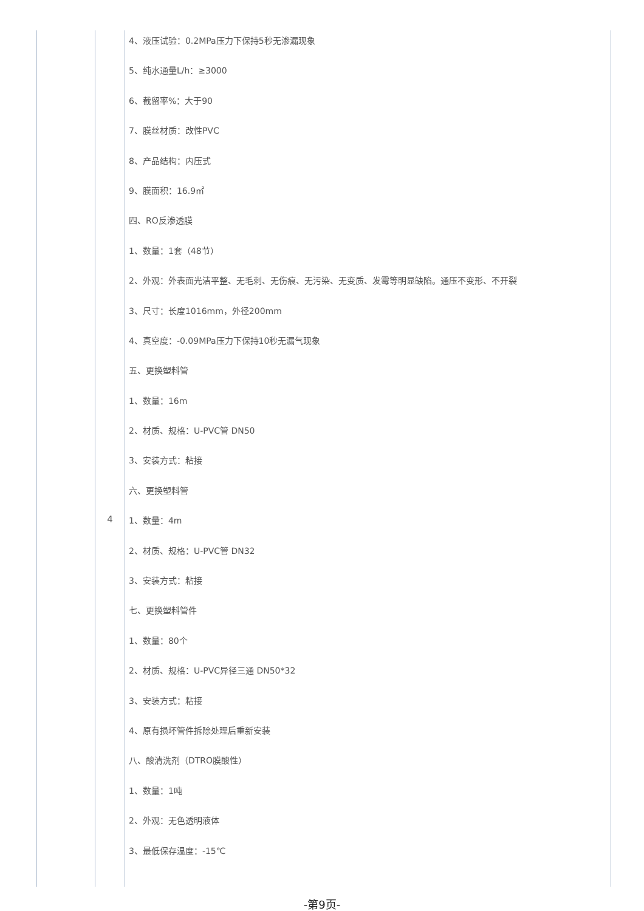| | 4 | 4、液压试验：0.2MPa压力下保持5秒无渗漏现象 5、纯水通量L/h：≥3000 6、截留率%：大于90 7、膜丝材质：改性PVC 8、产品结构：内压式 9、膜面积：16.9㎡ 四、RO反渗透膜 1、数量：1套（48节） 2、外观：外表面光洁平整、无毛刺、无伤痕、无污染、无变质、发霉等明显缺陷。通压不变形、不开裂 3、尺寸：长度1016mm，外径200mm 4、真空度：-0.09MPa压力下保持10秒无漏气现象 五、更换塑料管 1、数量：16m 2、材质、规格：U-PVC管 DN50 3、安装方式：粘接 六、更换塑料管 1、数量：4m 2、材质、规格：U-PVC管 DN32 3、安装方式：粘接 七、更换塑料管件 1、数量：80个 2、材质、规格：U-PVC异径三通 DN50*32 3、安装方式：粘接 4、原有损坏管件拆除处理后重新安装 八、酸清洗剂（DTRO膜酸性） 1、数量：1吨 2、外观：无色透明液体 3、最低保存温度：-15℃ |
-第9页-